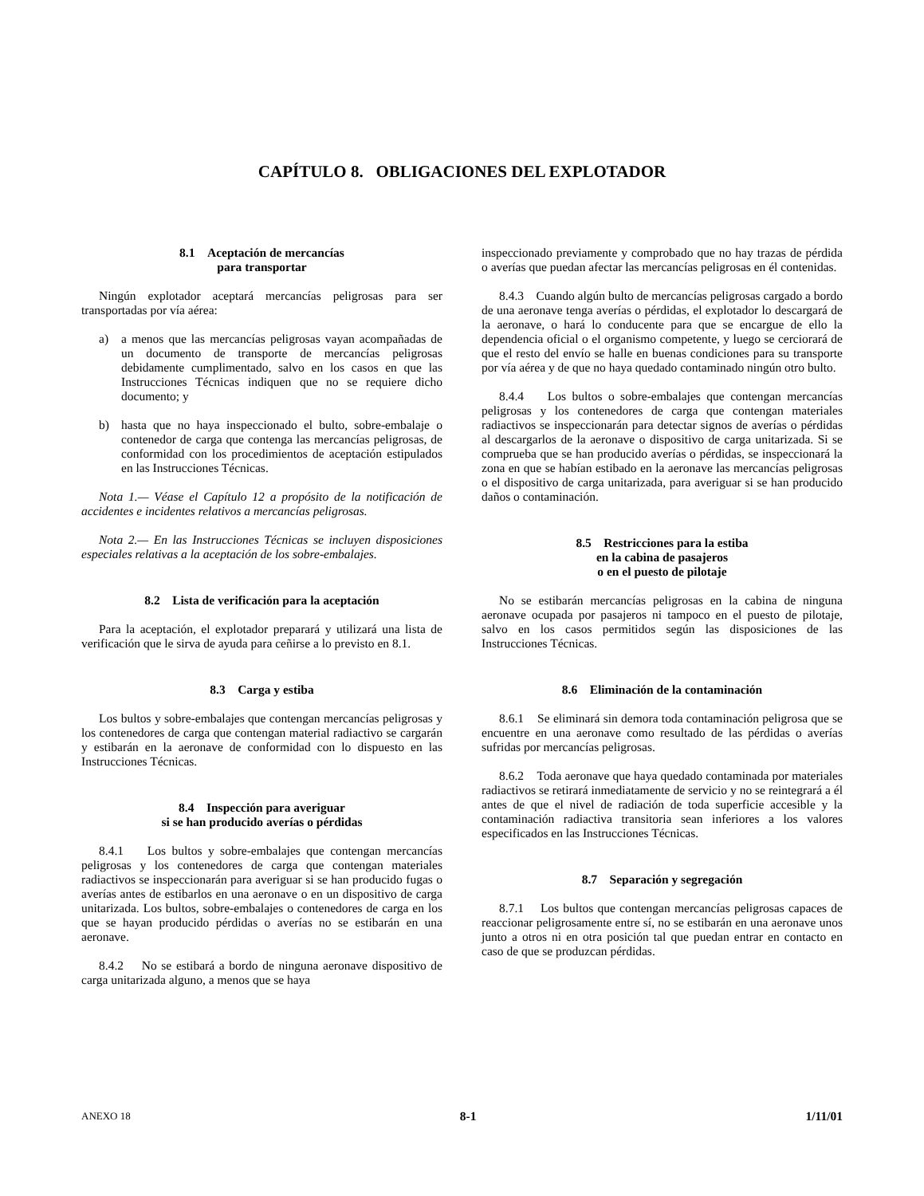CAPÍTULO 8. OBLIGACIONES DEL EXPLOTADOR
8.1 Aceptación de mercancías
para transportar
Ningún explotador aceptará mercancías peligrosas para ser transportadas por vía aérea:
a) a menos que las mercancías peligrosas vayan acompañadas de un documento de transporte de mercancías peligrosas debidamente cumplimentado, salvo en los casos en que las Instrucciones Técnicas indiquen que no se requiere dicho documento; y
b) hasta que no haya inspeccionado el bulto, sobre-embalaje o contenedor de carga que contenga las mercancías peligrosas, de conformidad con los procedimientos de aceptación estipulados en las Instrucciones Técnicas.
Nota 1.— Véase el Capítulo 12 a propósito de la notificación de accidentes e incidentes relativos a mercancías peligrosas.
Nota 2.— En las Instrucciones Técnicas se incluyen disposiciones especiales relativas a la aceptación de los sobre-embalajes.
8.2 Lista de verificación para la aceptación
Para la aceptación, el explotador preparará y utilizará una lista de verificación que le sirva de ayuda para ceñirse a lo previsto en 8.1.
8.3 Carga y estiba
Los bultos y sobre-embalajes que contengan mercancías peligrosas y los contenedores de carga que contengan material radiactivo se cargarán y estibarán en la aeronave de conformidad con lo dispuesto en las Instrucciones Técnicas.
8.4 Inspección para averiguar
si se han producido averías o pérdidas
8.4.1 Los bultos y sobre-embalajes que contengan mercancías peligrosas y los contenedores de carga que contengan materiales radiactivos se inspeccionarán para averiguar si se han producido fugas o averías antes de estibarlos en una aeronave o en un dispositivo de carga unitarizada. Los bultos, sobre-embalajes o contenedores de carga en los que se hayan producido pérdidas o averías no se estibarán en una aeronave.
8.4.2 No se estibará a bordo de ninguna aeronave dispositivo de carga unitarizada alguno, a menos que se haya
inspeccionado previamente y comprobado que no hay trazas de pérdida o averías que puedan afectar las mercancías peligrosas en él contenidas.
8.4.3 Cuando algún bulto de mercancías peligrosas cargado a bordo de una aeronave tenga averías o pérdidas, el explotador lo descargará de la aeronave, o hará lo conducente para que se encargue de ello la dependencia oficial o el organismo competente, y luego se cerciorará de que el resto del envío se halle en buenas condiciones para su transporte por vía aérea y de que no haya quedado contaminado ningún otro bulto.
8.4.4 Los bultos o sobre-embalajes que contengan mercancías peligrosas y los contenedores de carga que contengan materiales radiactivos se inspeccionarán para detectar signos de averías o pérdidas al descargarlos de la aeronave o dispositivo de carga unitarizada. Si se comprueba que se han producido averías o pérdidas, se inspeccionará la zona en que se habían estibado en la aeronave las mercancías peligrosas o el dispositivo de carga unitarizada, para averiguar si se han producido daños o contaminación.
8.5 Restricciones para la estiba
en la cabina de pasajeros
o en el puesto de pilotaje
No se estibarán mercancías peligrosas en la cabina de ninguna aeronave ocupada por pasajeros ni tampoco en el puesto de pilotaje, salvo en los casos permitidos según las disposiciones de las Instrucciones Técnicas.
8.6 Eliminación de la contaminación
8.6.1 Se eliminará sin demora toda contaminación peligrosa que se encuentre en una aeronave como resultado de las pérdidas o averías sufridas por mercancías peligrosas.
8.6.2 Toda aeronave que haya quedado contaminada por materiales radiactivos se retirará inmediatamente de servicio y no se reintegrará a él antes de que el nivel de radiación de toda superficie accesible y la contaminación radiactiva transitoria sean inferiores a los valores especificados en las Instrucciones Técnicas.
8.7 Separación y segregación
8.7.1 Los bultos que contengan mercancías peligrosas capaces de reaccionar peligrosamente entre sí, no se estibarán en una aeronave unos junto a otros ni en otra posición tal que puedan entrar en contacto en caso de que se produzcan pérdidas.
ANEXO 18 8-1 1/11/01